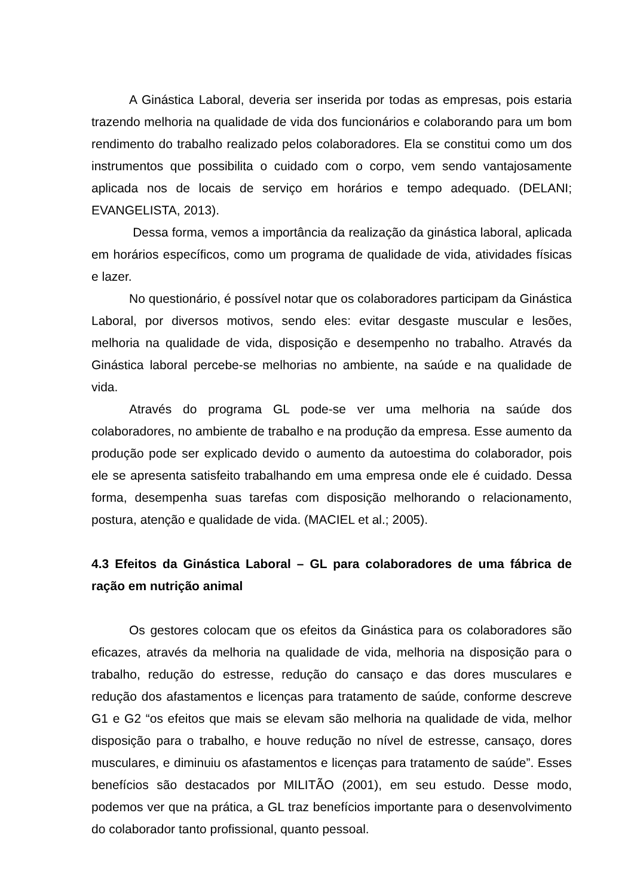A Ginástica Laboral, deveria ser inserida por todas as empresas, pois estaria trazendo melhoria na qualidade de vida dos funcionários e colaborando para um bom rendimento do trabalho realizado pelos colaboradores. Ela se constitui como um dos instrumentos que possibilita o cuidado com o corpo, vem sendo vantajosamente aplicada nos de locais de serviço em horários e tempo adequado. (DELANI; EVANGELISTA, 2013).
Dessa forma, vemos a importância da realização da ginástica laboral, aplicada em horários específicos, como um programa de qualidade de vida, atividades físicas e lazer.
No questionário, é possível notar que os colaboradores participam da Ginástica Laboral, por diversos motivos, sendo eles: evitar desgaste muscular e lesões, melhoria na qualidade de vida, disposição e desempenho no trabalho. Através da Ginástica laboral percebe-se melhorias no ambiente, na saúde e na qualidade de vida.
Através do programa GL pode-se ver uma melhoria na saúde dos colaboradores, no ambiente de trabalho e na produção da empresa. Esse aumento da produção pode ser explicado devido o aumento da autoestima do colaborador, pois ele se apresenta satisfeito trabalhando em uma empresa onde ele é cuidado. Dessa forma, desempenha suas tarefas com disposição melhorando o relacionamento, postura, atenção e qualidade de vida. (MACIEL et al.; 2005).
4.3 Efeitos da Ginástica Laboral – GL para colaboradores de uma fábrica de ração em nutrição animal
Os gestores colocam que os efeitos da Ginástica para os colaboradores são eficazes, através da melhoria na qualidade de vida, melhoria na disposição para o trabalho, redução do estresse, redução do cansaço e das dores musculares e redução dos afastamentos e licenças para tratamento de saúde, conforme descreve G1 e G2 “os efeitos que mais se elevam são melhoria na qualidade de vida, melhor disposição para o trabalho, e houve redução no nível de estresse, cansaço, dores musculares, e diminuiu os afastamentos e licenças para tratamento de saúde”. Esses benefícios são destacados por MILITÃO (2001), em seu estudo. Desse modo, podemos ver que na prática, a GL traz benefícios importante para o desenvolvimento do colaborador tanto profissional, quanto pessoal.